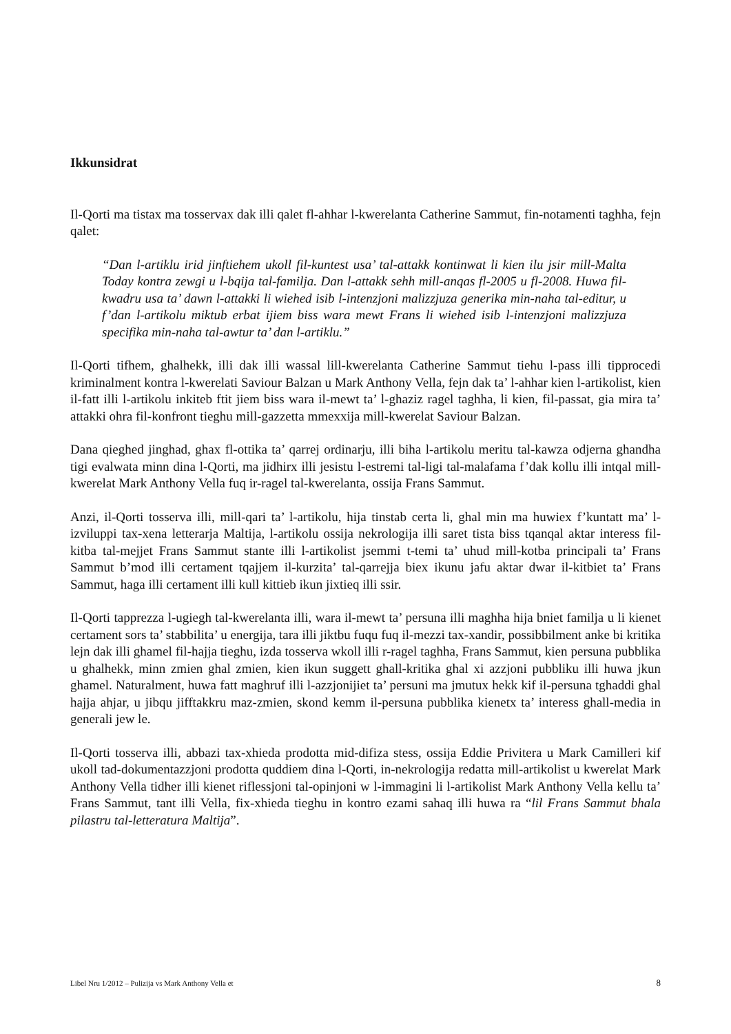Ikkunsidrat
Il-Qorti ma tistax ma tosservax dak illi qalet fl-ahhar l-kwerelanta Catherine Sammut, fin-notamenti taghha, fejn qalet:
“Dan l-artiklu irid jinftiehem ukoll fil-kuntest usa’ tal-attakk kontinwat li kien ilu jsir mill-Malta Today kontra zewgi u l-bqija tal-familja. Dan l-attakk sehh mill-anqas fl-2005 u fl-2008. Huwa fil-kwadru usa ta’ dawn l-attakki li wiehed isib l-intenzjoni malizzjuza generika min-naha tal-editur, u f’dan l-artikolu miktub erbat ijiem biss wara mewt Frans li wiehed isib l-intenzjoni malizzjuza specifika min-naha tal-awtur ta’ dan l-artiklu.”
Il-Qorti tifhem, ghalhekk, illi dak illi wassal lill-kwerelanta Catherine Sammut tiehu l-pass illi tipprocedi kriminalment kontra l-kwerelati Saviour Balzan u Mark Anthony Vella, fejn dak ta’ l-ahhar kien l-artikolist, kien il-fatt illi l-artikolu inkiteb ftit jiem biss wara il-mewt ta’ l-ghaziz ragel taghha, li kien, fil-passat, gia mira ta’ attakki ohra fil-konfront tieghu mill-gazzetta mmexxija mill-kwerelat Saviour Balzan.
Dana qieghed jinghad, ghax fl-ottika ta’ qarrej ordinarju, illi biha l-artikolu meritu tal-kawza odjerna ghandha tigi evalwata minn dina l-Qorti, ma jidhirx illi jesistu l-estremi tal-ligi tal-malafama f’dak kollu illi intqal mill-kwerelat Mark Anthony Vella fuq ir-ragel tal-kwerelanta, ossija Frans Sammut.
Anzi, il-Qorti tosserva illi, mill-qari ta’ l-artikolu, hija tinstab certa li, ghal min ma huwiex f’kuntatt ma’ l-izviluppi tax-xena letterarja Maltija, l-artikolu ossija nekrologija illi saret tista biss tqanqal aktar interess fil-kitba tal-mejjet Frans Sammut stante illi l-artikolist jsemmi t-temi ta’ uhud mill-kotba principali ta’ Frans Sammut b’mod illi certament tqajjem il-kurzita’ tal-qarrejja biex ikunu jafu aktar dwar il-kitbiet ta’ Frans Sammut, haga illi certament illi kull kittieb ikun jixtieq illi ssir.
Il-Qorti tapprezza l-ugiegh tal-kwerelanta illi, wara il-mewt ta’ persuna illi maghha hija bniet familja u li kienet certament sors ta’ stabbilita’ u energija, tara illi jiktbu fuqu fuq il-mezzi tax-xandir, possibbilment anke bi kritika lejn dak illi ghamel fil-hajja tieghu, izda tosserva wkoll illi r-ragel taghha, Frans Sammut, kien persuna pubblika u ghalhekk, minn zmien ghal zmien, kien ikun suggett ghall-kritika ghal xi azzjoni pubbliku illi huwa jkun ghamel. Naturalment, huwa fatt maghruf illi l-azzjonijiet ta’ persuni ma jmutux hekk kif il-persuna tghaddi ghal hajja ahjar, u jibqu jifftakkru maz-zmien, skond kemm il-persuna pubblika kienetx ta’ interess ghall-media in generali jew le.
Il-Qorti tosserva illi, abbazi tax-xhieda prodotta mid-difiza stess, ossija Eddie Privitera u Mark Camilleri kif ukoll tad-dokumentazzjoni prodotta quddiem dina l-Qorti, in-nekrologija redatta mill-artikolist u kwerelat Mark Anthony Vella tidher illi kienet riflessjoni tal-opinjoni w l-immagini li l-artikolist Mark Anthony Vella kellu ta’ Frans Sammut, tant illi Vella, fix-xhieda tieghu in kontro ezami sahaq illi huwa ra “lil Frans Sammut bhala pilastru tal-letteratura Maltija”.
Libel Nru 1/2012 – Pulizija vs Mark Anthony Vella et 8